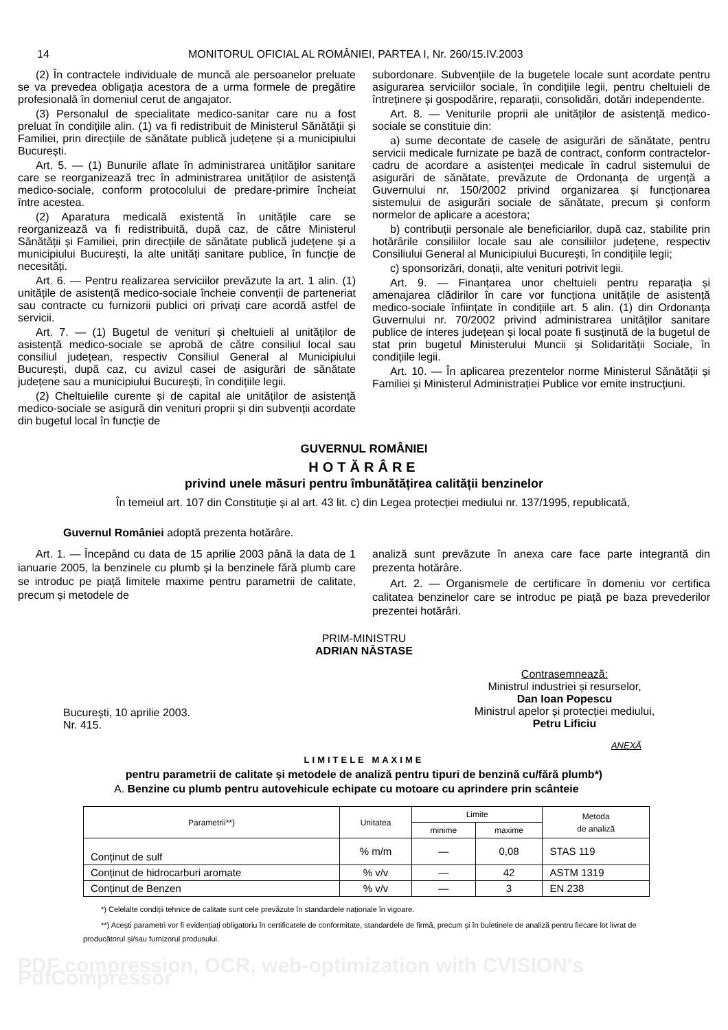14 MONITORUL OFICIAL AL ROMÂNIEI, PARTEA I, Nr. 260/15.IV.2003
(2) În contractele individuale de muncă ale persoanelor preluate se va prevedea obligația acestora de a urma formele de pregătire profesională în domeniul cerut de angajator.
(3) Personalul de specialitate medico-sanitar care nu a fost preluat în condițiile alin. (1) va fi redistribuit de Ministerul Sănătății și Familiei, prin direcțiile de sănătate publică județene și a municipiului București.
Art. 5. — (1) Bunurile aflate în administrarea unităților sanitare care se reorganizează trec în administrarea unităților de asistență medico-sociale, conform protocolului de predare-primire încheiat între acestea.
(2) Aparatura medicală existentă în unitățile care se reorganizează va fi redistribuită, după caz, de către Ministerul Sănătății și Familiei, prin direcțiile de sănătate publică județene și a municipiului București, la alte unități sanitare publice, în funcție de necesități.
Art. 6. — Pentru realizarea serviciilor prevăzute la art. 1 alin. (1) unitățile de asistență medico-sociale încheie convenții de parteneriat sau contracte cu furnizorii publici ori privați care acordă astfel de servicii.
Art. 7. — (1) Bugetul de venituri și cheltuieli al unităților de asistență medico-sociale se aprobă de către consiliul local sau consiliul județean, respectiv Consiliul General al Municipiului București, după caz, cu avizul casei de asigurări de sănătate județene sau a municipiului București, în condițiile legii.
(2) Cheltuielile curente și de capital ale unităților de asistență medico-sociale se asigură din venituri proprii și din subvenții acordate din bugetul local în funcție de
subordonare. Subvențiile de la bugetele locale sunt acordate pentru asigurarea serviciilor sociale, în condițiile legii, pentru cheltuieli de întreținere și gospodărire, reparații, consolidări, dotări independente.
Art. 8. — Veniturile proprii ale unităților de asistență medico-sociale se constituie din:
a) sume decontate de casele de asigurări de sănătate, pentru servicii medicale furnizate pe bază de contract, conform contractelor-cadru de acordare a asistenței medicale în cadrul sistemului de asigurări de sănătate, prevăzute de Ordonanța de urgență a Guvernului nr. 150/2002 privind organizarea și funcționarea sistemului de asigurări sociale de sănătate, precum și conform normelor de aplicare a acestora;
b) contribuții personale ale beneficiarilor, după caz, stabilite prin hotărârile consiliilor locale sau ale consiliilor județene, respectiv Consiliului General al Municipiului București, în condițiile legii;
c) sponsorizări, donații, alte venituri potrivit legii.
Art. 9. — Finanțarea unor cheltuieli pentru reparația și amenajarea clădirilor în care vor funcționa unitățile de asistență medico-sociale înființate în condițiile art. 5 alin. (1) din Ordonanța Guvernului nr. 70/2002 privind administrarea unităților sanitare publice de interes județean și local poate fi susținută de la bugetul de stat prin bugetul Ministerului Muncii și Solidarității Sociale, în condițiile legii.
Art. 10. — În aplicarea prezentelor norme Ministerul Sănătății și Familiei și Ministerul Administrației Publice vor emite instrucțiuni.
GUVERNUL ROMÂNIEI
HOTĂRÂRE
privind unele măsuri pentru îmbunătățirea calității benzinelor
În temeiul art. 107 din Constituție și al art. 43 lit. c) din Legea protecției mediului nr. 137/1995, republicată,
Guvernul României adoptă prezenta hotărâre.
Art. 1. — Începând cu data de 15 aprilie 2003 până la data de 1 ianuarie 2005, la benzinele cu plumb și la benzinele fără plumb care se introduc pe piață limitele maxime pentru parametrii de calitate, precum și metodele de
analiză sunt prevăzute în anexa care face parte integrantă din prezenta hotărâre.
Art. 2. — Organismele de certificare în domeniu vor certifica calitatea benzinelor care se introduc pe piață pe baza prevederilor prezentei hotărâri.
PRIM-MINISTRU
ADRIAN NĂSTASE
București, 10 aprilie 2003.
Nr. 415.
Contrasemnează:
Ministrul industriei și resurselor,
Dan Ioan Popescu
Ministrul apelor și protecției mediului,
Petru Lificiu
ANEXĂ
LIMITELE MAXIME
pentru parametrii de calitate și metodele de analiză pentru tipuri de benzină cu/fără plumb*)
A. Benzine cu plumb pentru autovehicule echipate cu motoare cu aprindere prin scânteie
| Parametrii**) | Unitatea | Limite | | Metoda de analiză |
| --- | --- | --- | --- | --- |
| | | minime | maxime | |
| Conținut de sulf | % m/m | — | 0,08 | STAS 119 |
| Conținut de hidrocarburi aromate | % v/v | — | 42 | ASTM 1319 |
| Conținut de Benzen | % v/v | — | 3 | EN 238 |
*) Celelalte condiții tehnice de calitate sunt cele prevăzute în standardele naționale în vigoare.
**) Acești parametri vor fi evidențiați obligatoriu în certificatele de conformitate, standardele de firmă, precum și în buletinele de analiză pentru fiecare lot livrat de producătorul și/sau furnizorul produsului.
PDF compression, OCR, web-optimization with CVISION's PdfCompressor